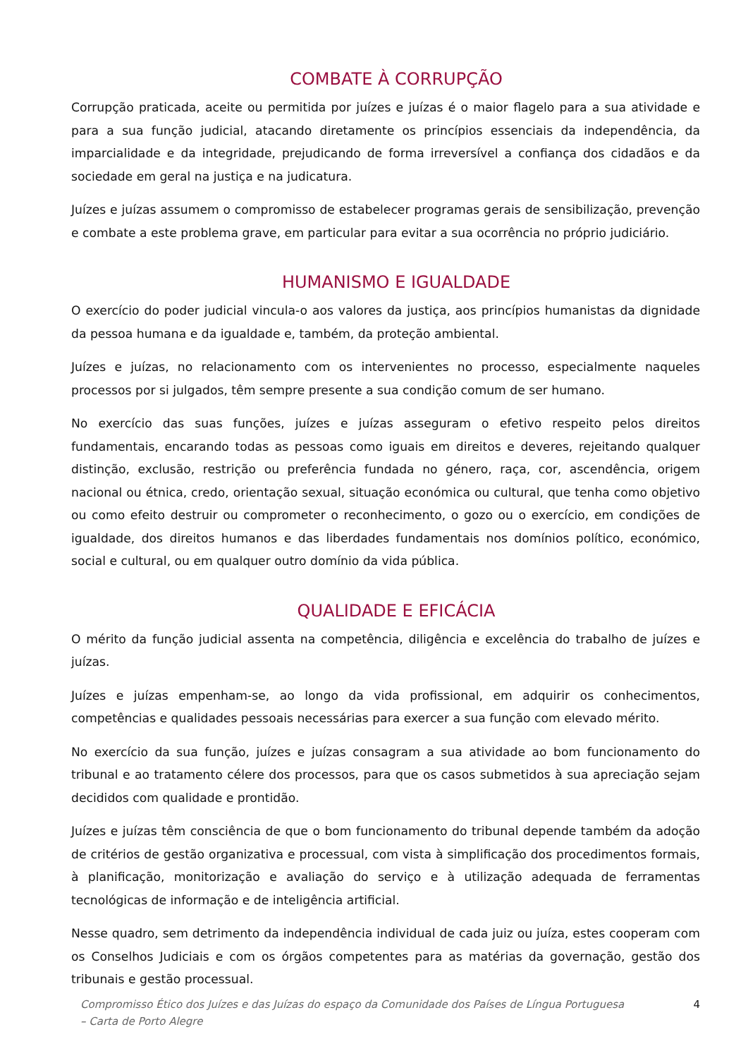COMBATE À CORRUPÇÃO
Corrupção praticada, aceite ou permitida por juízes e juízas é o maior flagelo para a sua atividade e para a sua função judicial, atacando diretamente os princípios essenciais da independência, da imparcialidade e da integridade, prejudicando de forma irreversível a confiança dos cidadãos e da sociedade em geral na justiça e na judicatura.
Juízes e juízas assumem o compromisso de estabelecer programas gerais de sensibilização, prevenção e combate a este problema grave, em particular para evitar a sua ocorrência no próprio judiciário.
HUMANISMO E IGUALDADE
O exercício do poder judicial vincula-o aos valores da justiça, aos princípios humanistas da dignidade da pessoa humana e da igualdade e, também, da proteção ambiental.
Juízes e juízas, no relacionamento com os intervenientes no processo, especialmente naqueles processos por si julgados, têm sempre presente a sua condição comum de ser humano.
No exercício das suas funções, juízes e juízas asseguram o efetivo respeito pelos direitos fundamentais, encarando todas as pessoas como iguais em direitos e deveres, rejeitando qualquer distinção, exclusão, restrição ou preferência fundada no género, raça, cor, ascendência, origem nacional ou étnica, credo, orientação sexual, situação económica ou cultural, que tenha como objetivo ou como efeito destruir ou comprometer o reconhecimento, o gozo ou o exercício, em condições de igualdade, dos direitos humanos e das liberdades fundamentais nos domínios político, económico, social e cultural, ou em qualquer outro domínio da vida pública.
QUALIDADE E EFICÁCIA
O mérito da função judicial assenta na competência, diligência e excelência do trabalho de juízes e juízas.
Juízes e juízas empenham-se, ao longo da vida profissional, em adquirir os conhecimentos, competências e qualidades pessoais necessárias para exercer a sua função com elevado mérito.
No exercício da sua função, juízes e juízas consagram a sua atividade ao bom funcionamento do tribunal e ao tratamento célere dos processos, para que os casos submetidos à sua apreciação sejam decididos com qualidade e prontidão.
Juízes e juízas têm consciência de que o bom funcionamento do tribunal depende também da adoção de critérios de gestão organizativa e processual, com vista à simplificação dos procedimentos formais, à planificação, monitorização e avaliação do serviço e à utilização adequada de ferramentas tecnológicas de informação e de inteligência artificial.
Nesse quadro, sem detrimento da independência individual de cada juiz ou juíza, estes cooperam com os Conselhos Judiciais e com os órgãos competentes para as matérias da governação, gestão dos tribunais e gestão processual.
Compromisso Ético dos Juízes e das Juízas do espaço da Comunidade dos Países de Língua Portuguesa
– Carta de Porto Alegre
4